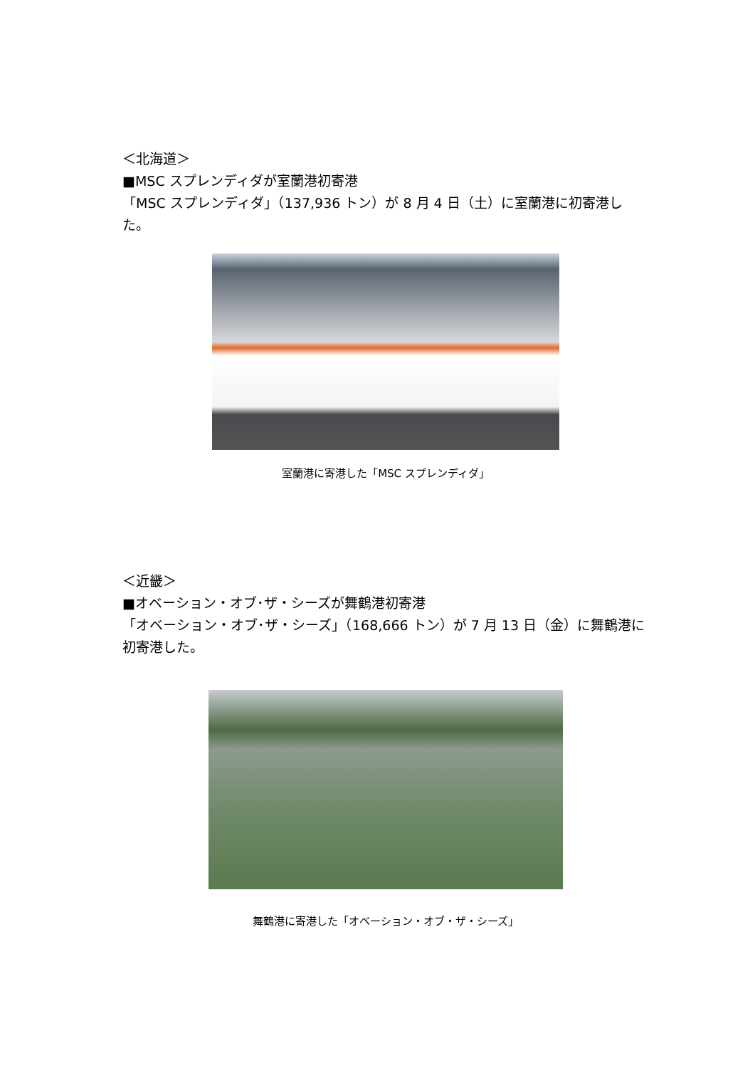＜北海道＞
■MSC スプレンディダが室蘭港初寄港
「MSC スプレンディダ」（137,936 トン）が 8 月 4 日（土）に室蘭港に初寄港した。
室蘭港に寄港した「MSC スプレンディダ」
＜近畿＞
■オベーション・オブ･ザ・シーズが舞鶴港初寄港
「オベーション・オブ･ザ・シーズ」（168,666 トン）が 7 月 13 日（金）に舞鶴港に初寄港した。
舞鶴港に寄港した「オベーション・オブ・ザ・シーズ」